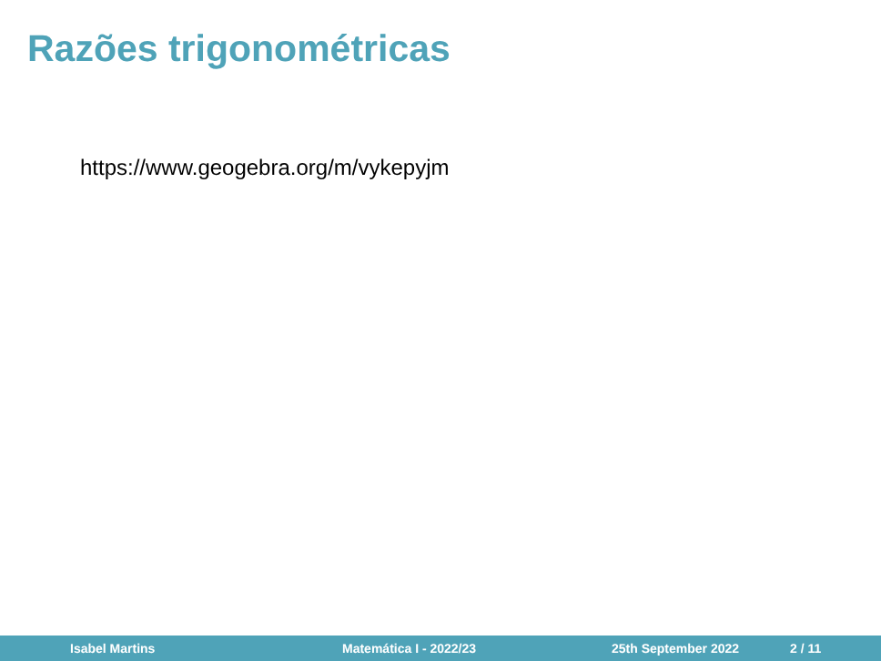Razões trigonométricas
https://www.geogebra.org/m/vykepyjm
Isabel Martins Matemática I - 2022/23 25th September 2022 2 / 11